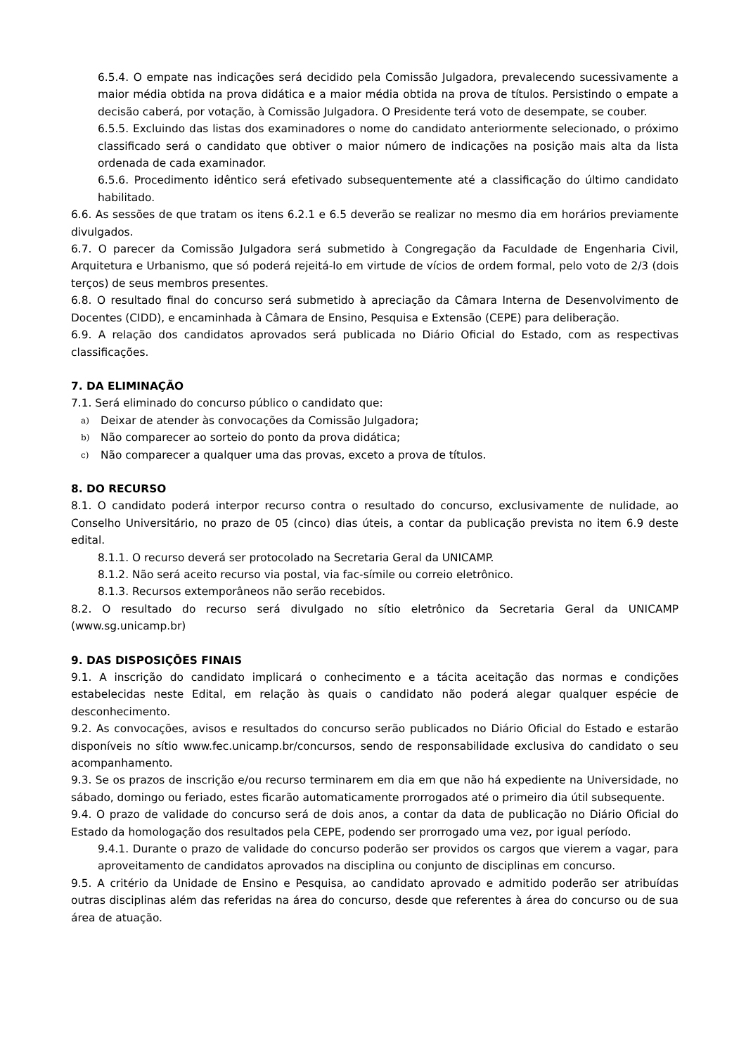6.5.4. O empate nas indicações será decidido pela Comissão Julgadora, prevalecendo sucessivamente a maior média obtida na prova didática e a maior média obtida na prova de títulos. Persistindo o empate a decisão caberá, por votação, à Comissão Julgadora. O Presidente terá voto de desempate, se couber.
6.5.5. Excluindo das listas dos examinadores o nome do candidato anteriormente selecionado, o próximo classificado será o candidato que obtiver o maior número de indicações na posição mais alta da lista ordenada de cada examinador.
6.5.6. Procedimento idêntico será efetivado subsequentemente até a classificação do último candidato habilitado.
6.6. As sessões de que tratam os itens 6.2.1 e 6.5 deverão se realizar no mesmo dia em horários previamente divulgados.
6.7. O parecer da Comissão Julgadora será submetido à Congregação da Faculdade de Engenharia Civil, Arquitetura e Urbanismo, que só poderá rejeitá-lo em virtude de vícios de ordem formal, pelo voto de 2/3 (dois terços) de seus membros presentes.
6.8. O resultado final do concurso será submetido à apreciação da Câmara Interna de Desenvolvimento de Docentes (CIDD), e encaminhada à Câmara de Ensino, Pesquisa e Extensão (CEPE) para deliberação.
6.9. A relação dos candidatos aprovados será publicada no Diário Oficial do Estado, com as respectivas classificações.
7. DA ELIMINAÇÃO
7.1. Será eliminado do concurso público o candidato que:
a) Deixar de atender às convocações da Comissão Julgadora;
b) Não comparecer ao sorteio do ponto da prova didática;
c) Não comparecer a qualquer uma das provas, exceto a prova de títulos.
8. DO RECURSO
8.1. O candidato poderá interpor recurso contra o resultado do concurso, exclusivamente de nulidade, ao Conselho Universitário, no prazo de 05 (cinco) dias úteis, a contar da publicação prevista no item 6.9 deste edital.
8.1.1. O recurso deverá ser protocolado na Secretaria Geral da UNICAMP.
8.1.2. Não será aceito recurso via postal, via fac-símile ou correio eletrônico.
8.1.3. Recursos extemporâneos não serão recebidos.
8.2. O resultado do recurso será divulgado no sítio eletrônico da Secretaria Geral da UNICAMP (www.sg.unicamp.br)
9. DAS DISPOSIÇÕES FINAIS
9.1. A inscrição do candidato implicará o conhecimento e a tácita aceitação das normas e condições estabelecidas neste Edital, em relação às quais o candidato não poderá alegar qualquer espécie de desconhecimento.
9.2. As convocações, avisos e resultados do concurso serão publicados no Diário Oficial do Estado e estarão disponíveis no sítio www.fec.unicamp.br/concursos, sendo de responsabilidade exclusiva do candidato o seu acompanhamento.
9.3. Se os prazos de inscrição e/ou recurso terminarem em dia em que não há expediente na Universidade, no sábado, domingo ou feriado, estes ficarão automaticamente prorrogados até o primeiro dia útil subsequente.
9.4. O prazo de validade do concurso será de dois anos, a contar da data de publicação no Diário Oficial do Estado da homologação dos resultados pela CEPE, podendo ser prorrogado uma vez, por igual período.
9.4.1. Durante o prazo de validade do concurso poderão ser providos os cargos que vierem a vagar, para aproveitamento de candidatos aprovados na disciplina ou conjunto de disciplinas em concurso.
9.5. A critério da Unidade de Ensino e Pesquisa, ao candidato aprovado e admitido poderão ser atribuídas outras disciplinas além das referidas na área do concurso, desde que referentes à área do concurso ou de sua área de atuação.